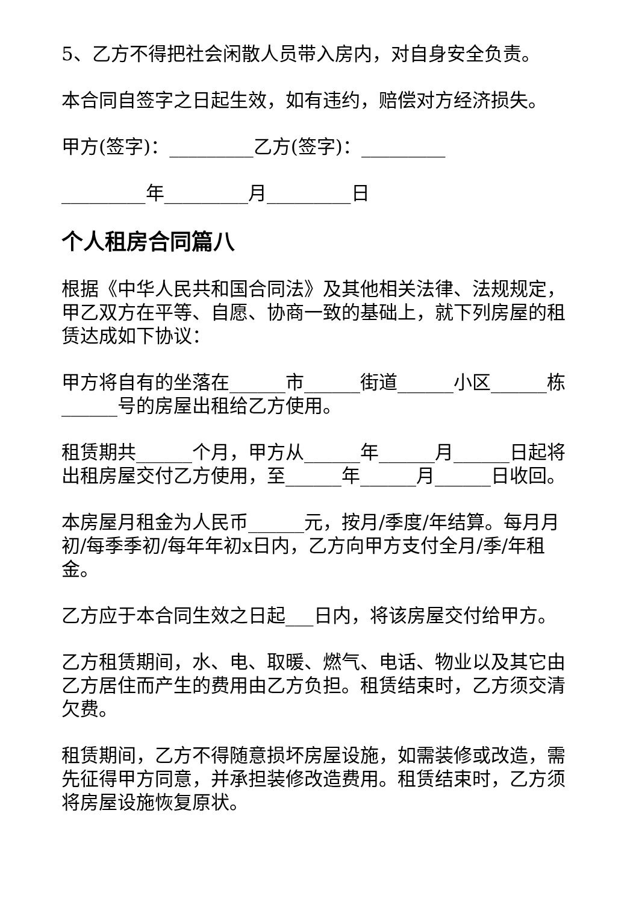5、乙方不得把社会闲散人员带入房内，对自身安全负责。
本合同自签字之日起生效，如有违约，赔偿对方经济损失。
甲方(签字)：_________乙方(签字)：_________
_________年_________月_________日
个人租房合同篇八
根据《中华人民共和国合同法》及其他相关法律、法规规定，甲乙双方在平等、自愿、协商一致的基础上，就下列房屋的租赁达成如下协议：
甲方将自有的坐落在______市______街道______小区______栋______号的房屋出租给乙方使用。
租赁期共______个月，甲方从______年______月______日起将出租房屋交付乙方使用，至______年______月______日收回。
本房屋月租金为人民币______元，按月/季度/年结算。每月月初/每季季初/每年年初x日内，乙方向甲方支付全月/季/年租金。
乙方应于本合同生效之日起___日内，将该房屋交付给甲方。
乙方租赁期间，水、电、取暖、燃气、电话、物业以及其它由乙方居住而产生的费用由乙方负担。租赁结束时，乙方须交清欠费。
租赁期间，乙方不得随意损坏房屋设施，如需装修或改造，需先征得甲方同意，并承担装修改造费用。租赁结束时，乙方须将房屋设施恢复原状。